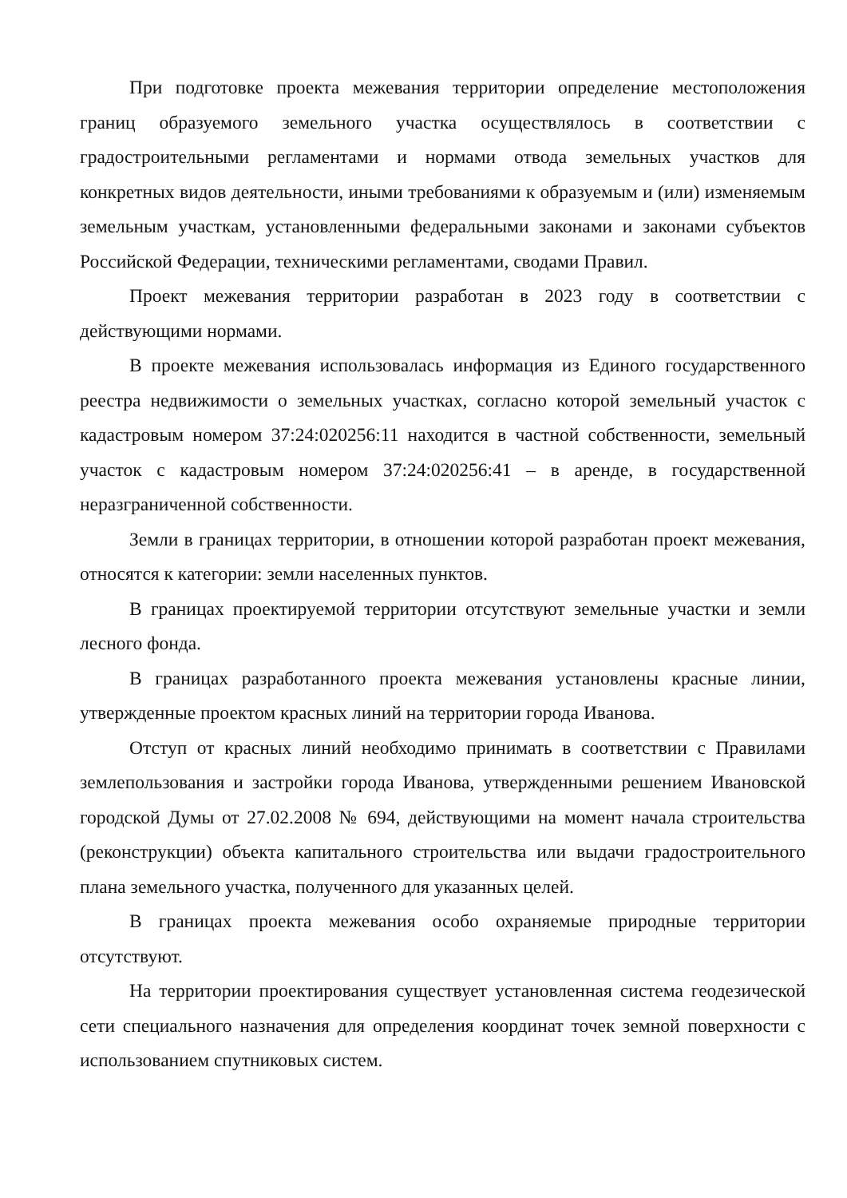При подготовке проекта межевания территории определение местоположения границ образуемого земельного участка осуществлялось в соответствии с градостроительными регламентами и нормами отвода земельных участков для конкретных видов деятельности, иными требованиями к образуемым и (или) изменяемым земельным участкам, установленными федеральными законами и законами субъектов Российской Федерации, техническими регламентами, сводами Правил.
Проект межевания территории разработан в 2023 году в соответствии с действующими нормами.
В проекте межевания использовалась информация из Единого государственного реестра недвижимости о земельных участках, согласно которой земельный участок с кадастровым номером 37:24:020256:11 находится в частной собственности, земельный участок с кадастровым номером 37:24:020256:41 – в аренде, в государственной неразграниченной собственности.
Земли в границах территории, в отношении которой разработан проект межевания, относятся к категории: земли населенных пунктов.
В границах проектируемой территории отсутствуют земельные участки и земли лесного фонда.
В границах разработанного проекта межевания установлены красные линии, утвержденные проектом красных линий на территории города Иванова.
Отступ от красных линий необходимо принимать в соответствии с Правилами землепользования и застройки города Иванова, утвержденными решением Ивановской городской Думы от 27.02.2008 № 694, действующими на момент начала строительства (реконструкции) объекта капитального строительства или выдачи градостроительного плана земельного участка, полученного для указанных целей.
В границах проекта межевания особо охраняемые природные территории отсутствуют.
На территории проектирования существует установленная система геодезической сети специального назначения для определения координат точек земной поверхности с использованием спутниковых систем.